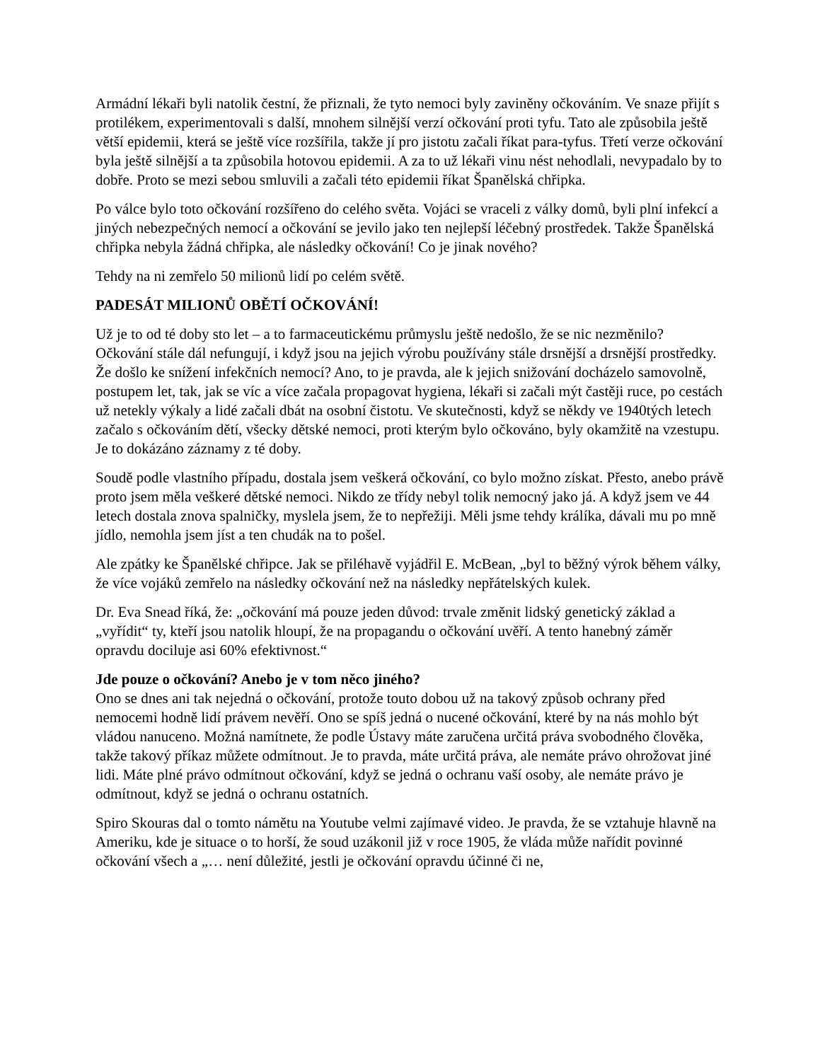Armádní lékaři byli natolik čestní, že přiznali, že tyto nemoci byly zaviněny očkováním. Ve snaze přijít s protilékem, experimentovali s další, mnohem silnější verzí očkování proti tyfu. Tato ale způsobila ještě větší epidemii, která se ještě více rozšířila, takže jí pro jistotu začali říkat para-tyfus. Třetí verze očkování byla ještě silnější a ta způsobila hotovou epidemii. A za to už lékaři vinu nést nehodlali, nevypadalo by to dobře. Proto se mezi sebou smluvili a začali této epidemii říkat Španělská chřipka.
Po válce bylo toto očkování rozšířeno do celého světa. Vojáci se vraceli z války domů, byli plní infekcí a jiných nebezpečných nemocí a očkování se jevilo jako ten nejlepší léčebný prostředek. Takže Španělská chřipka nebyla žádná chřipka, ale následky očkování! Co je jinak nového?
Tehdy na ni zemřelo 50 milionů lidí po celém světě.
PADESÁT MILIONŮ OBĚTÍ OČKOVÁNÍ!
Už je to od té doby sto let – a to farmaceutickému průmyslu ještě nedošlo, že se nic nezměnilo? Očkování stále dál nefungují, i když jsou na jejich výrobu používány stále drsnější a drsnější prostředky. Že došlo ke snížení infekčních nemocí? Ano, to je pravda, ale k jejich snižování docházelo samovolně, postupem let, tak, jak se víc a více začala propagovat hygiena, lékaři si začali mýt častěji ruce, po cestách už netekly výkaly a lidé začali dbát na osobní čistotu. Ve skutečnosti, když se někdy ve 1940tých letech začalo s očkováním dětí, všecky dětské nemoci, proti kterým bylo očkováno, byly okamžitě na vzestupu. Je to dokázáno záznamy z té doby.
Soudě podle vlastního případu, dostala jsem veškerá očkování, co bylo možno získat. Přesto, anebo právě proto jsem měla veškeré dětské nemoci. Nikdo ze třídy nebyl tolik nemocný jako já. A když jsem ve 44 letech dostala znova spalničky, myslela jsem, že to nepřežiji. Měli jsme tehdy králíka, dávali mu po mně jídlo, nemohla jsem jíst a ten chudák na to pošel.
Ale zpátky ke Španělské chřipce. Jak se přiléhavě vyjádřil E. McBean, „byl to běžný výrok během války, že více vojáků zemřelo na následky očkování než na následky nepřátelských kulek.
Dr. Eva Snead říká, že: „očkování má pouze jeden důvod: trvale změnit lidský genetický základ a „vyřídit“ ty, kteří jsou natolik hloupí, že na propagandu o očkování uvěří. A tento hanebný záměr opravdu dociluje asi 60% efektivnost.“
Jde pouze o očkování? Anebo je v tom něco jiného?
Ono se dnes ani tak nejedná o očkování, protože touto dobou už na takový způsob ochrany před nemocemi hodně lidí právem nevěří. Ono se spíš jedná o nucené očkování, které by na nás mohlo být vládou nanuceno. Možná namítnete, že podle Ústavy máte zaručena určitá práva svobodného člověka, takže takový příkaz můžete odmítnout. Je to pravda, máte určitá práva, ale nemáte právo ohrožovat jiné lidi. Máte plné právo odmítnout očkování, když se jedná o ochranu vaší osoby, ale nemáte právo je odmítnout, když se jedná o ochranu ostatních.
Spiro Skouras dal o tomto námětu na Youtube velmi zajímavé video. Je pravda, že se vztahuje hlavně na Ameriku, kde je situace o to horší, že soud uzákonil již v roce 1905, že vláda může nařídit povinné očkování všech a „… není důležité, jestli je očkování opravdu účinné či ne,